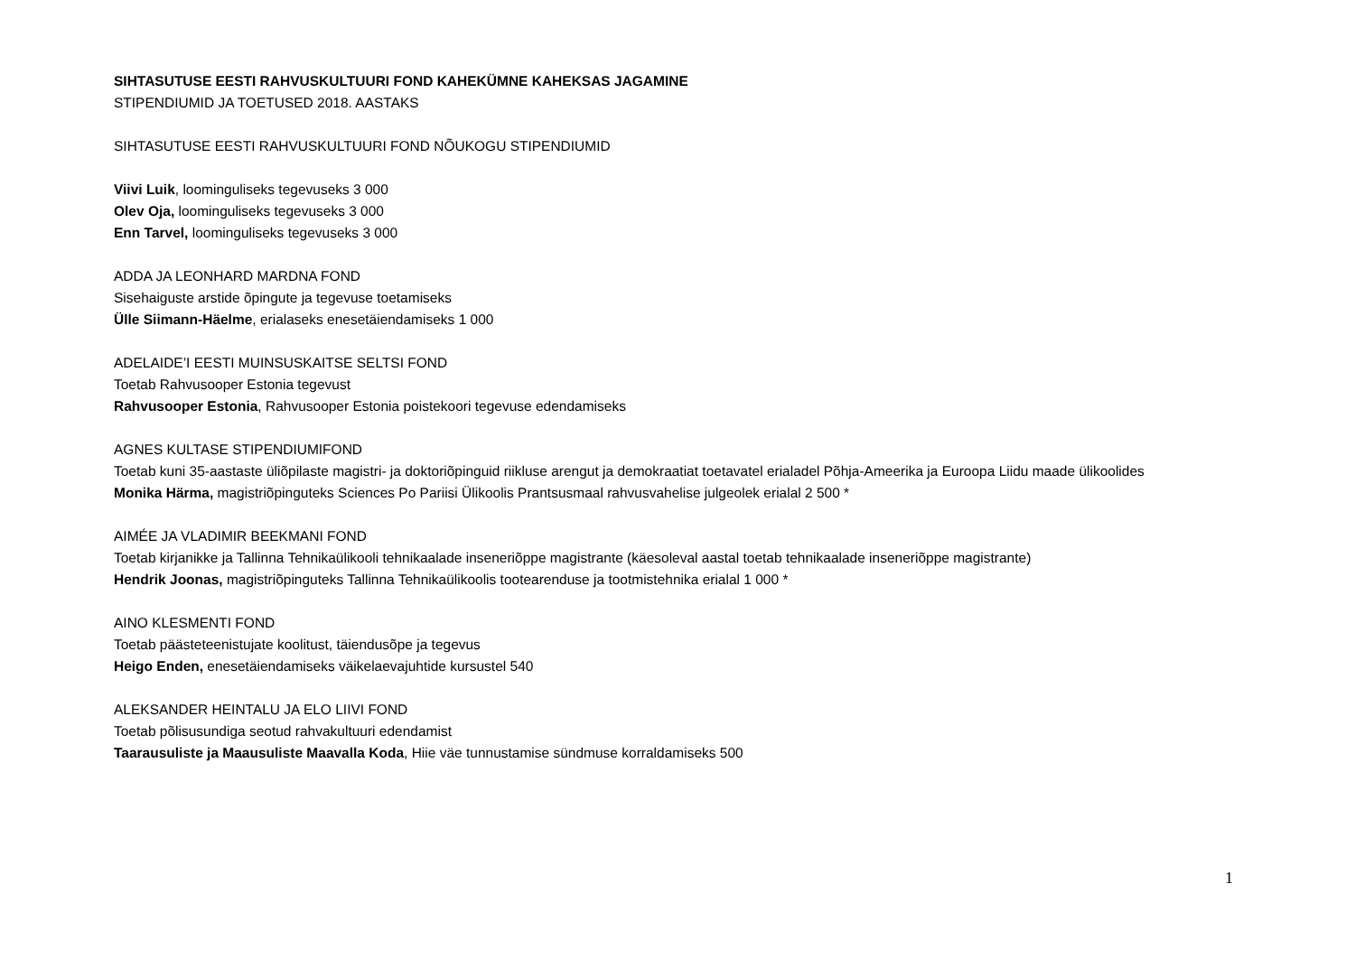SIHTASUTUSE EESTI RAHVUSKULTUURI FOND KAHEKÜMNE KAHEKSAS JAGAMINE
STIPENDIUMID JA TOETUSED 2018. AASTAKS
SIHTASUTUSE EESTI RAHVUSKULTUURI FOND NÕUKOGU STIPENDIUMID
Viivi Luik, loominguliseks tegevuseks 3 000
Olev Oja, loominguliseks tegevuseks 3 000
Enn Tarvel, loominguliseks tegevuseks 3 000
ADDA JA LEONHARD MARDNA FOND
Sisehaiguste arstide õpingute ja tegevuse toetamiseks
Ülle Siimann-Häelme, erialaseks enesetäiendamiseks 1 000
ADELAIDE’I EESTI MUINSUSKAITSE SELTSI FOND
Toetab Rahvusooper Estonia tegevust
Rahvusooper Estonia, Rahvusooper Estonia poistekoori tegevuse edendamiseks
AGNES KULTASE STIPENDIUMIFOND
Toetab kuni 35-aastaste üliõpilaste magistri- ja doktoriõpinguid riikluse arengut ja demokraatiat toetavatel erialadel Põhja-Ameerika ja Euroopa Liidu maade ülikoolides
Monika Härma, magistriõpinguteks Sciences Po Pariisi Ülikoolis Prantsusmaal rahvusvahelise julgeolek erialal 2 500 *
AIMÉE JA VLADIMIR BEEKMANI FOND
Toetab kirjanikke ja Tallinna Tehnikaülikooli tehnikaalade inseneriõppe magistrante (käesoleval aastal toetab tehnikaalade inseneriõppe magistrante)
Hendrik Joonas, magistriõpinguteks Tallinna Tehnikaülikoolis tootearenduse ja tootmistehnika erialal 1 000 *
AINO KLESMENTI FOND
Toetab päästeteenistujate koolitust, täiendusõpe ja tegevus
Heigo Enden, enesetäiendamiseks väikelaevajuhtide kursustel 540
ALEKSANDER HEINTALU JA ELO LIIVI FOND
Toetab põlisusundiga seotud rahvakultuuri edendamist
Taarausuliste ja Maausuliste Maavalla Koda, Hiie väe tunnustamise sündmuse korraldamiseks 500
1